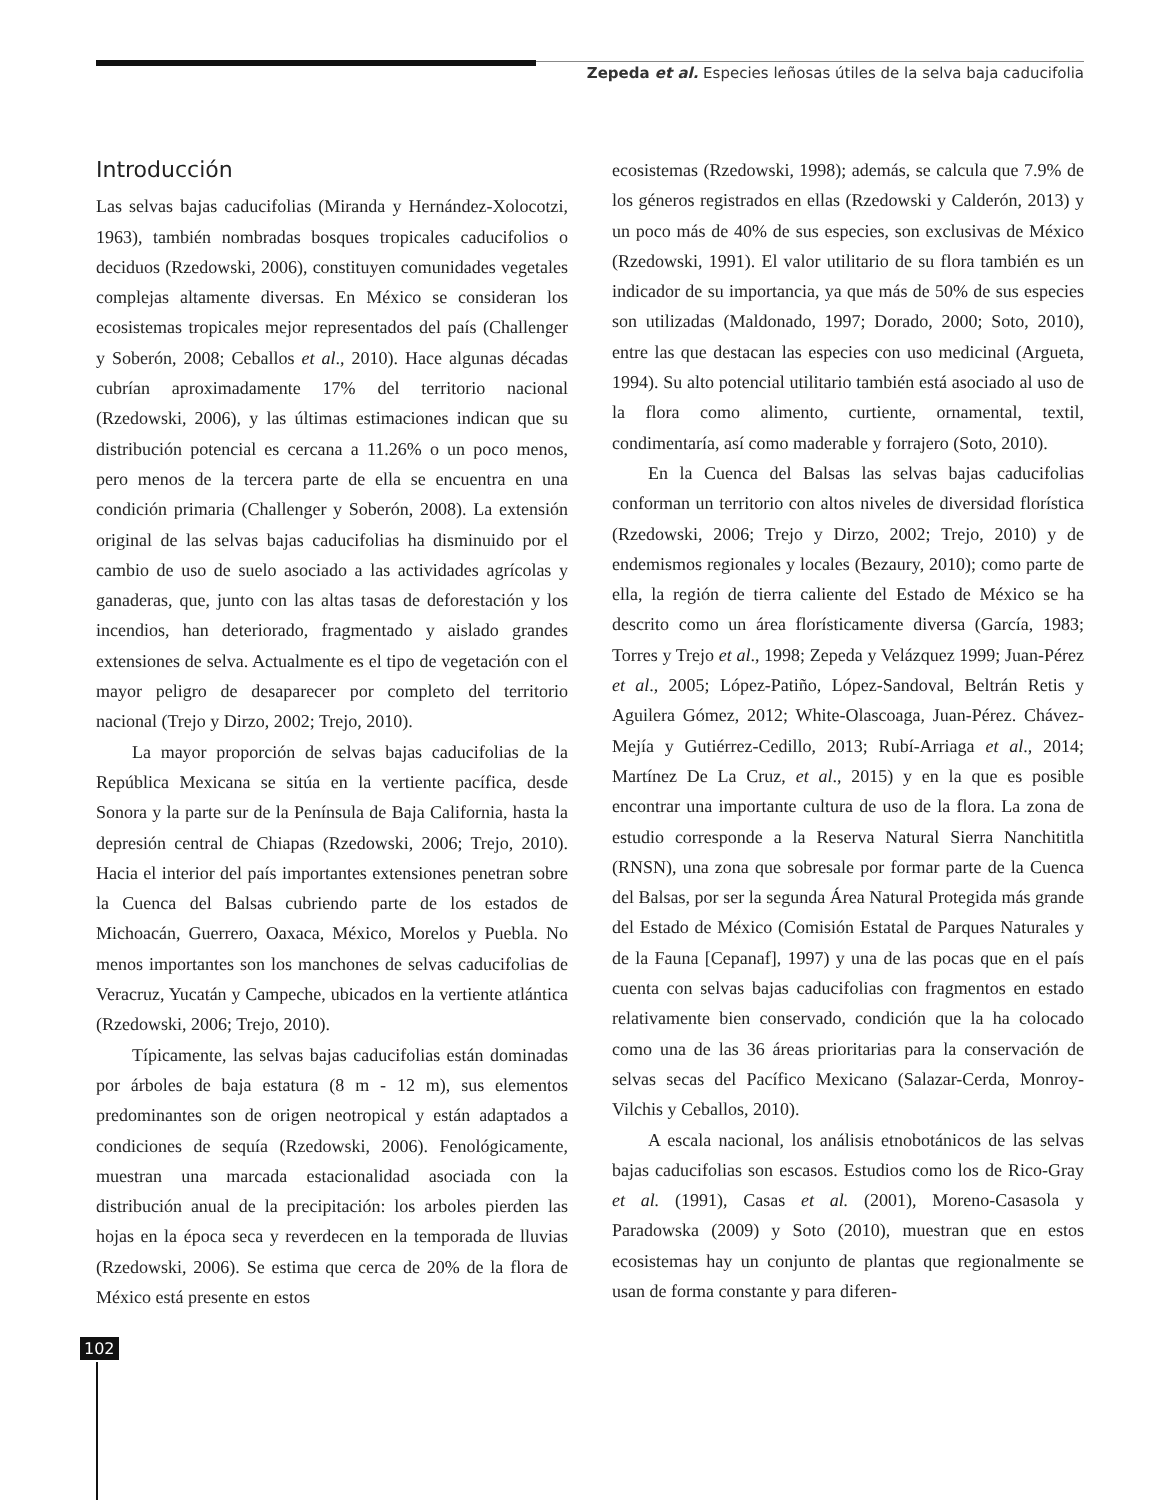Zepeda et al. Especies leñosas útiles de la selva baja caducifolia
Introducción
Las selvas bajas caducifolias (Miranda y Hernández-Xolocotzi, 1963), también nombradas bosques tropicales caducifolios o deciduos (Rzedowski, 2006), constituyen comunidades vegetales complejas altamente diversas. En México se consideran los ecosistemas tropicales mejor representados del país (Challenger y Soberón, 2008; Ceballos et al., 2010). Hace algunas décadas cubrían aproximadamente 17% del territorio nacional (Rzedowski, 2006), y las últimas estimaciones indican que su distribución potencial es cercana a 11.26% o un poco menos, pero menos de la tercera parte de ella se encuentra en una condición primaria (Challenger y Soberón, 2008). La extensión original de las selvas bajas caducifolias ha disminuido por el cambio de uso de suelo asociado a las actividades agrícolas y ganaderas, que, junto con las altas tasas de deforestación y los incendios, han deteriorado, fragmentado y aislado grandes extensiones de selva. Actualmente es el tipo de vegetación con el mayor peligro de desaparecer por completo del territorio nacional (Trejo y Dirzo, 2002; Trejo, 2010).
La mayor proporción de selvas bajas caducifolias de la República Mexicana se sitúa en la vertiente pacífica, desde Sonora y la parte sur de la Península de Baja California, hasta la depresión central de Chiapas (Rzedowski, 2006; Trejo, 2010). Hacia el interior del país importantes extensiones penetran sobre la Cuenca del Balsas cubriendo parte de los estados de Michoacán, Guerrero, Oaxaca, México, Morelos y Puebla. No menos importantes son los manchones de selvas caducifolias de Veracruz, Yucatán y Campeche, ubicados en la vertiente atlántica (Rzedowski, 2006; Trejo, 2010).
Típicamente, las selvas bajas caducifolias están dominadas por árboles de baja estatura (8 m - 12 m), sus elementos predominantes son de origen neotropical y están adaptados a condiciones de sequía (Rzedowski, 2006). Fenológicamente, muestran una marcada estacionalidad asociada con la distribución anual de la precipitación: los arboles pierden las hojas en la época seca y reverdecen en la temporada de lluvias (Rzedowski, 2006). Se estima que cerca de 20% de la flora de México está presente en estos
ecosistemas (Rzedowski, 1998); además, se calcula que 7.9% de los géneros registrados en ellas (Rzedowski y Calderón, 2013) y un poco más de 40% de sus especies, son exclusivas de México (Rzedowski, 1991). El valor utilitario de su flora también es un indicador de su importancia, ya que más de 50% de sus especies son utilizadas (Maldonado, 1997; Dorado, 2000; Soto, 2010), entre las que destacan las especies con uso medicinal (Argueta, 1994). Su alto potencial utilitario también está asociado al uso de la flora como alimento, curtiente, ornamental, textil, condimentaría, así como maderable y forrajero (Soto, 2010).
En la Cuenca del Balsas las selvas bajas caducifolias conforman un territorio con altos niveles de diversidad florística (Rzedowski, 2006; Trejo y Dirzo, 2002; Trejo, 2010) y de endemismos regionales y locales (Bezaury, 2010); como parte de ella, la región de tierra caliente del Estado de México se ha descrito como un área florísticamente diversa (García, 1983; Torres y Trejo et al., 1998; Zepeda y Velázquez 1999; Juan-Pérez et al., 2005; López-Patiño, López-Sandoval, Beltrán Retis y Aguilera Gómez, 2012; White-Olascoaga, Juan-Pérez. Chávez-Mejía y Gutiérrez-Cedillo, 2013; Rubí-Arriaga et al., 2014; Martínez De La Cruz, et al., 2015) y en la que es posible encontrar una importante cultura de uso de la flora. La zona de estudio corresponde a la Reserva Natural Sierra Nanchititla (RNSN), una zona que sobresale por formar parte de la Cuenca del Balsas, por ser la segunda Área Natural Protegida más grande del Estado de México (Comisión Estatal de Parques Naturales y de la Fauna [Cepanaf], 1997) y una de las pocas que en el país cuenta con selvas bajas caducifolias con fragmentos en estado relativamente bien conservado, condición que la ha colocado como una de las 36 áreas prioritarias para la conservación de selvas secas del Pacífico Mexicano (Salazar-Cerda, Monroy-Vilchis y Ceballos, 2010).
A escala nacional, los análisis etnobotánicos de las selvas bajas caducifolias son escasos. Estudios como los de Rico-Gray et al. (1991), Casas et al. (2001), Moreno-Casasola y Paradowska (2009) y Soto (2010), muestran que en estos ecosistemas hay un conjunto de plantas que regionalmente se usan de forma constante y para diferen-
102